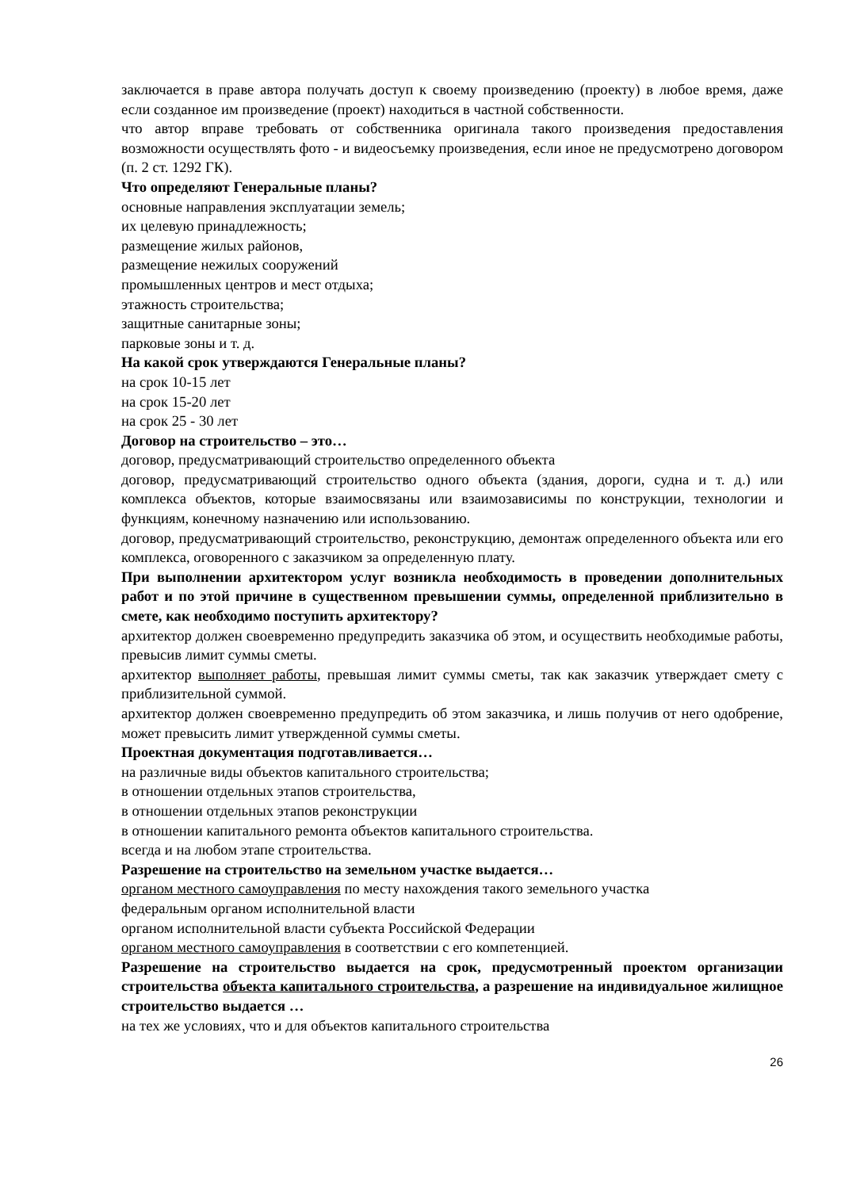заключается в праве автора получать доступ к своему произведению (проекту) в любое время, даже если созданное им произведение (проект) находиться в частной собственности.
что автор вправе требовать от собственника оригинала такого произведения предоставления возможности осуществлять фото - и видеосъемку произведения, если иное не предусмотрено договором (п. 2 ст. 1292 ГК).
Что определяют Генеральные планы?
основные направления эксплуатации земель;
их целевую принадлежность;
размещение жилых районов,
размещение нежилых сооружений
промышленных центров и мест отдыха;
этажность строительства;
защитные санитарные зоны;
парковые зоны и т. д.
На какой срок утверждаются Генеральные планы?
на срок 10-15 лет
на срок 15-20 лет
на срок 25 - 30 лет
Договор на строительство – это…
договор, предусматривающий строительство определенного объекта
договор, предусматривающий строительство одного объекта (здания, дороги, судна и т. д.) или комплекса объектов, которые взаимосвязаны или взаимозависимы по конструкции, технологии и функциям, конечному назначению или использованию.
договор, предусматривающий строительство, реконструкцию, демонтаж определенного объекта или его комплекса, оговоренного с заказчиком за определенную плату.
При выполнении архитектором услуг возникла необходимость в проведении дополнительных работ и по этой причине в существенном превышении суммы, определенной приблизительно в смете, как необходимо поступить архитектору?
архитектор должен своевременно предупредить заказчика об этом, и осуществить необходимые работы, превысив лимит суммы сметы.
архитектор выполняет работы, превышая лимит суммы сметы, так как заказчик утверждает смету с приблизительной суммой.
архитектор должен своевременно предупредить об этом заказчика, и лишь получив от него одобрение, может превысить лимит утвержденной суммы сметы.
Проектная документация подготавливается…
на различные виды объектов капитального строительства;
в отношении отдельных этапов строительства,
в отношении отдельных этапов реконструкции
в отношении капитального ремонта объектов капитального строительства.
всегда и на любом этапе строительства.
Разрешение на строительство на земельном участке выдается…
органом местного самоуправления по месту нахождения такого земельного участка
федеральным органом исполнительной власти
органом исполнительной власти субъекта Российской Федерации
органом местного самоуправления в соответствии с его компетенцией.
Разрешение на строительство выдается на срок, предусмотренный проектом организации строительства объекта капитального строительства, а разрешение на индивидуальное жилищное строительство выдается …
на тех же условиях, что и для объектов капитального строительства
26